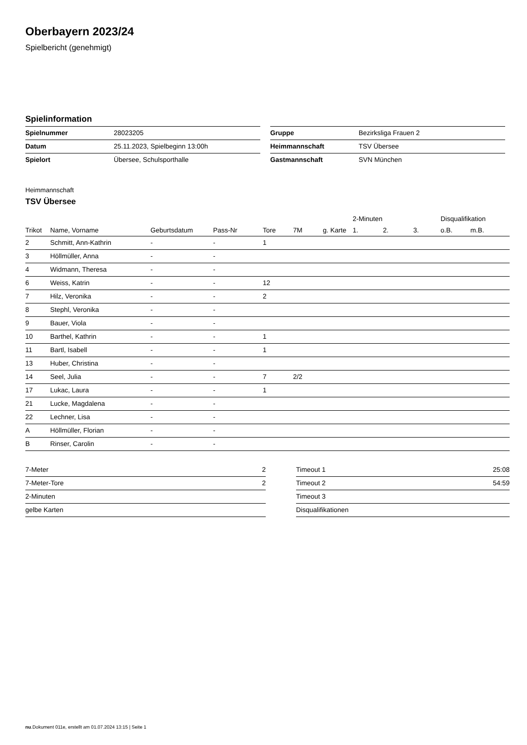Oberbayern 2023/24
Spielbericht (genehmigt)
Spielinformation
| Spielnummer | 28023205 |
| Datum | 25.11.2023, Spielbeginn 13:00h |
| Spielort | Übersee, Schulsporthalle |
| Gruppe | Bezirksliga Frauen 2 |
| Heimmannschaft | TSV Übersee |
| Gastmannschaft | SVN München |
Heimmannschaft
TSV Übersee
| | | | | | | | | 2-Minuten | | | Disqualifikation | |
| --- | --- | --- | --- | --- | --- | --- | --- | --- | --- | --- | --- | --- |
| Trikot | Name, Vorname | Geburtsdatum | Pass-Nr | Tore | 7M | g. Karte | | 1. | 2. | 3. | o.B. | m.B. |
| 2 | Schmitt, Ann-Kathrin | - | - | 1 | | | | | | | | |
| 3 | Höllmüller, Anna | - | - | | | | | | | | | |
| 4 | Widmann, Theresa | - | - | | | | | | | | | |
| 6 | Weiss, Katrin | - | - | 12 | | | | | | | | |
| 7 | Hilz, Veronika | - | - | 2 | | | | | | | | |
| 8 | Stephl, Veronika | - | - | | | | | | | | | |
| 9 | Bauer, Viola | - | - | | | | | | | | | |
| 10 | Barthel, Kathrin | - | - | 1 | | | | | | | | |
| 11 | Bartl, Isabell | - | - | 1 | | | | | | | | |
| 13 | Huber, Christina | - | - | | | | | | | | | |
| 14 | Seel, Julia | - | - | 7 | 2/2 | | | | | | | |
| 17 | Lukac, Laura | - | - | 1 | | | | | | | | |
| 21 | Lucke, Magdalena | - | - | | | | | | | | | |
| 22 | Lechner, Lisa | - | - | | | | | | | | | |
| A | Höllmüller, Florian | - | - | | | | | | | | | |
| B | Rinser, Carolin | - | - | | | | | | | | | |
| 7-Meter | 2 |
| 7-Meter-Tore | 2 |
| 2-Minuten | |
| gelbe Karten | |
| Timeout 1 | 25:08 |
| Timeout 2 | 54:59 |
| Timeout 3 | |
| Disqualifikationen | |
nu.Dokument 011e, erstellt am 01.07.2024 13:15 | Seite 1